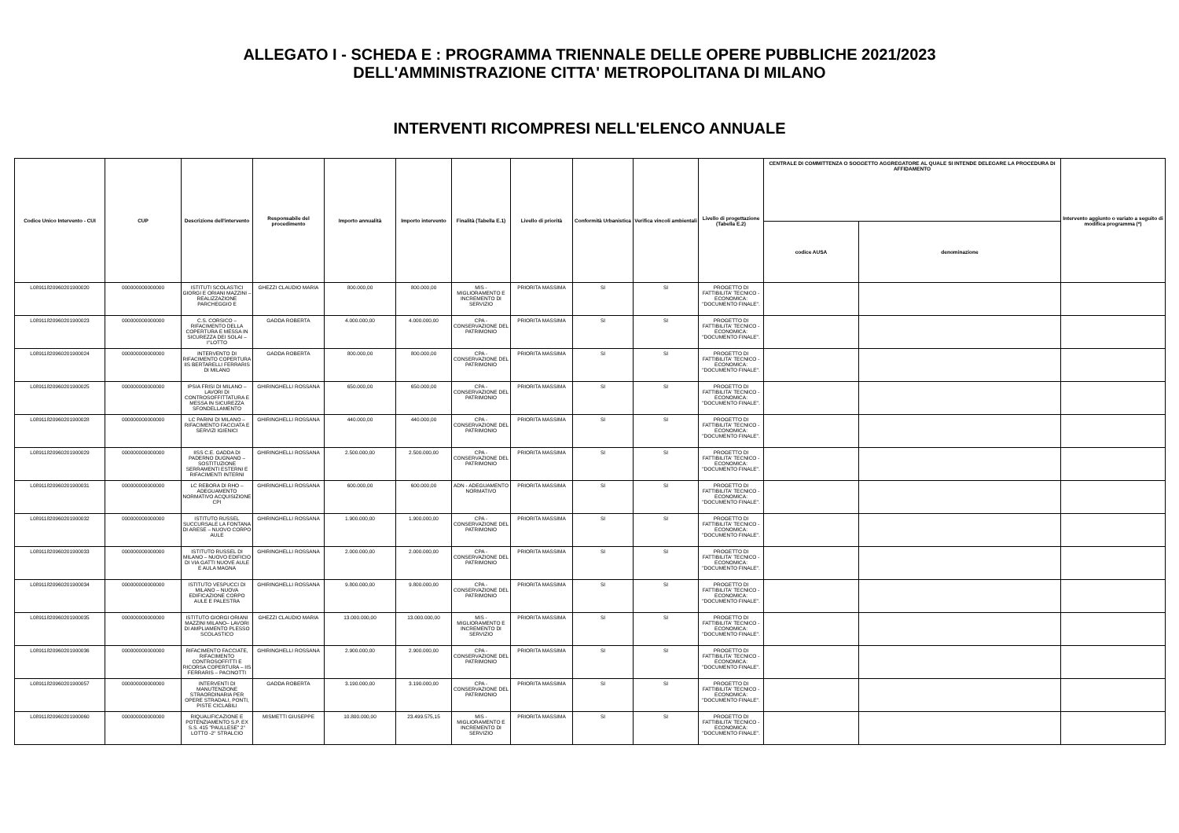ALLEGATO I - SCHEDA E : PROGRAMMA TRIENNALE DELLE OPERE PUBBLICHE 2021/2023
DELL'AMMINISTRAZIONE CITTA' METROPOLITANA DI MILANO
INTERVENTI RICOMPRESI NELL'ELENCO ANNUALE
| Codice Unico Intervento - CUI | CUP | Descrizione dell'intervento | Responsabile del procedimento | Importo annualità | Importo intervento | Finalità (Tabella E.1) | Livello di priorità | Conformità Urbanistica | Verifica vincoli ambientali | Livello di progettazione (Tabella E.2) | CENTRALE DI COMMITTENZA O SOGGETTO AGGREGATORE AL QUALE SI INTENDE DELEGARE LA PROCEDURA DI AFFIDAMENTO | | Intervento aggiunto o variato a seguito di modifica programma (*) |
| --- | --- | --- | --- | --- | --- | --- | --- | --- | --- | --- | --- | --- | --- |
| | | | | | | | | | | | codice AUSA | denominazione | |
| L08911820960201900020 | 000000000000000 | ISTITUTI SCOLASTICI GIORGI E ORIANI MAZZINI – REALIZZAZIONE PARCHEGGIO E | GHEZZI CLAUDIO MARIA | 800.000,00 | 800.000,00 | MIS - MIGLIORAMENTO E INCREMENTO DI SERVIZIO | PRIORITA MASSIMA | SI | SI | PROGETTO DI FATTIBILITA' TECNICO - ECONOMICA: "DOCUMENTO FINALE". | | | |
| L08911820960201900023 | 000000000000000 | C.S. CORSICO – RIFACIMENTO DELLA COPERTURA E MESSA IN SICUREZZA DEI SOLAI – I°LOTTO | GADDA ROBERTA | 4.000.000,00 | 4.000.000,00 | CPA - CONSERVAZIONE DEL PATRIMONIO | PRIORITA MASSIMA | SI | SI | PROGETTO DI FATTIBILITA' TECNICO - ECONOMICA: "DOCUMENTO FINALE". | | | |
| L08911820960201900024 | 000000000000000 | INTERVENTO DI RIFACIMENTO COPERTURA IIS BERTARELLI FERRARIS DI MILANO | GADDA ROBERTA | 800.000,00 | 800.000,00 | CPA - CONSERVAZIONE DEL PATRIMONIO | PRIORITA MASSIMA | SI | SI | PROGETTO DI FATTIBILITA' TECNICO - ECONOMICA: "DOCUMENTO FINALE". | | | |
| L08911820960201900025 | 000000000000000 | IPSIA FRISI DI MILANO – LAVORI DI CONTROSOFFITTATURA E MESSA IN SICUREZZA SFONDELLAMENTO | GHIRINGHELLI ROSSANA | 650.000,00 | 650.000,00 | CPA - CONSERVAZIONE DEL PATRIMONIO | PRIORITA MASSIMA | SI | SI | PROGETTO DI FATTIBILITA' TECNICO - ECONOMICA: "DOCUMENTO FINALE". | | | |
| L08911820960201900028 | 000000000000000 | LC PARINI DI MILANO – RIFACIMENTO FACCIATA E SERVIZI IGIENICI | GHIRINGHELLI ROSSANA | 440.000,00 | 440.000,00 | CPA - CONSERVAZIONE DEL PATRIMONIO | PRIORITA MASSIMA | SI | SI | PROGETTO DI FATTIBILITA' TECNICO - ECONOMICA: "DOCUMENTO FINALE". | | | |
| L08911820960201900029 | 000000000000000 | IISS C.E. GADDA DI PADERNO DUGNANO – SOSTITUZIONE SERRAMENTI ESTERNI E RIFACIMENTI INTERNI | GHIRINGHELLI ROSSANA | 2.500.000,00 | 2.500.000,00 | CPA - CONSERVAZIONE DEL PATRIMONIO | PRIORITA MASSIMA | SI | SI | PROGETTO DI FATTIBILITA' TECNICO - ECONOMICA: "DOCUMENTO FINALE". | | | |
| L08911820960201900031 | 000000000000000 | LC REBORA DI RHO – ADEGUAMENTO NORMATIVO ACQUISIZIONE CPI | GHIRINGHELLI ROSSANA | 600.000,00 | 600.000,00 | ADN - ADEGUAMENTO NORMATIVO | PRIORITA MASSIMA | SI | SI | PROGETTO DI FATTIBILITA' TECNICO - ECONOMICA: "DOCUMENTO FINALE". | | | |
| L08911820960201900032 | 000000000000000 | ISTITUTO RUSSEL SUCCURSALE LA FONTANA DI ARESE – NUOVO CORPO AULE | GHIRINGHELLI ROSSANA | 1.900.000,00 | 1.900.000,00 | CPA - CONSERVAZIONE DEL PATRIMONIO | PRIORITA MASSIMA | SI | SI | PROGETTO DI FATTIBILITA' TECNICO - ECONOMICA: "DOCUMENTO FINALE". | | | |
| L08911820960201900033 | 000000000000000 | ISTITUTO RUSSEL DI MILANO – NUOVO EDIFICIO DI VIA GATTI NUOVE AULE E AULA MAGNA | GHIRINGHELLI ROSSANA | 2.000.000,00 | 2.000.000,00 | CPA - CONSERVAZIONE DEL PATRIMONIO | PRIORITA MASSIMA | SI | SI | PROGETTO DI FATTIBILITA' TECNICO - ECONOMICA: "DOCUMENTO FINALE". | | | |
| L08911820960201900034 | 000000000000000 | ISTITUTO VESPUCCI DI MILANO – NUOVA EDIFICAZIONE CORPO AULE E PALESTRA | GHIRINGHELLI ROSSANA | 9.800.000,00 | 9.800.000,00 | CPA - CONSERVAZIONE DEL PATRIMONIO | PRIORITA MASSIMA | SI | SI | PROGETTO DI FATTIBILITA' TECNICO - ECONOMICA: "DOCUMENTO FINALE". | | | |
| L08911820960201900035 | 000000000000000 | ISTITUTO GIORGI ORIANI MAZZINI MILANO– LAVORI DI AMPLIAMENTO PLESSO SCOLASTICO | GHEZZI CLAUDIO MARIA | 13.000.000,00 | 13.000.000,00 | MIS - MIGLIORAMENTO E INCREMENTO DI SERVIZIO | PRIORITA MASSIMA | SI | SI | PROGETTO DI FATTIBILITA' TECNICO - ECONOMICA: "DOCUMENTO FINALE". | | | |
| L08911820960201900036 | 000000000000000 | RIFACIMENTO FACCIATE, RIFACIMENTO CONTROSOFFITTI E RICORSA COPERTURA – IIS FERRARIS – PACINOTTI | GHIRINGHELLI ROSSANA | 2.900.000,00 | 2.900.000,00 | CPA - CONSERVAZIONE DEL PATRIMONIO | PRIORITA MASSIMA | SI | SI | PROGETTO DI FATTIBILITA' TECNICO - ECONOMICA: "DOCUMENTO FINALE". | | | |
| L08911820960201900057 | 000000000000000 | INTERVENTI DI MANUTENZIONE STRAORDINARIA PER OPERE STRADALI, PONTI, PISTE CICLABILI | GADDA ROBERTA | 3.190.000,00 | 3.190.000,00 | CPA - CONSERVAZIONE DEL PATRIMONIO | PRIORITA MASSIMA | SI | SI | PROGETTO DI FATTIBILITA' TECNICO - ECONOMICA: "DOCUMENTO FINALE". | | | |
| L08911820960201900060 | 000000000000000 | RIQUALIFICAZIONE E POTENZIAMENTO S.P. EX S.S. 415 "PAULLESE" 2° LOTTO -2° STRALCIO | MISMETTI GIUSEPPE | 10.800.000,00 | 23.499.575,15 | MIS - MIGLIORAMENTO E INCREMENTO DI SERVIZIO | PRIORITA MASSIMA | SI | SI | PROGETTO DI FATTIBILITA' TECNICO - ECONOMICA: "DOCUMENTO FINALE". | | | |